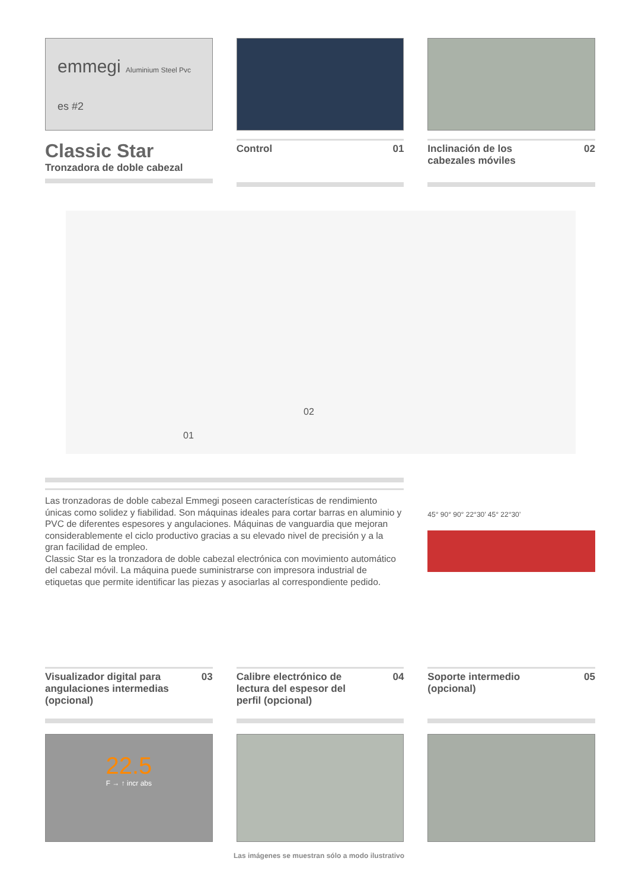emmegi Aluminium Steel Pvc
es #2
Classic Star
Tronzadora de doble cabezal
Control 01 Inclinación de los
cabezales móviles 02
01
02
Las tronzadoras de doble cabezal Emmegi poseen características de rendimiento únicas como solidez y fiabilidad. Son máquinas ideales para cortar barras en aluminio y PVC de diferentes espesores y angulaciones. Máquinas de vanguardia que mejoran considerablemente el ciclo productivo gracias a su elevado nivel de precisión y a la gran facilidad de empleo.
Classic Star es la tronzadora de doble cabezal electrónica con movimiento automático del cabezal móvil. La máquina puede suministrarse con impresora industrial de etiquetas que permite identificar las piezas y asociarlas al correspondiente pedido.
45° 90° 90° 22°30’ 45° 22°30’
Visualizador digital para
angulaciones intermedias
(opcional) 03
22.5
F → ↑ incr abs
Calibre electrónico de
lectura del espesor del
perfil (opcional) 04
Soporte intermedio
(opcional) 05
Las imágenes se muestran sólo a modo ilustrativo